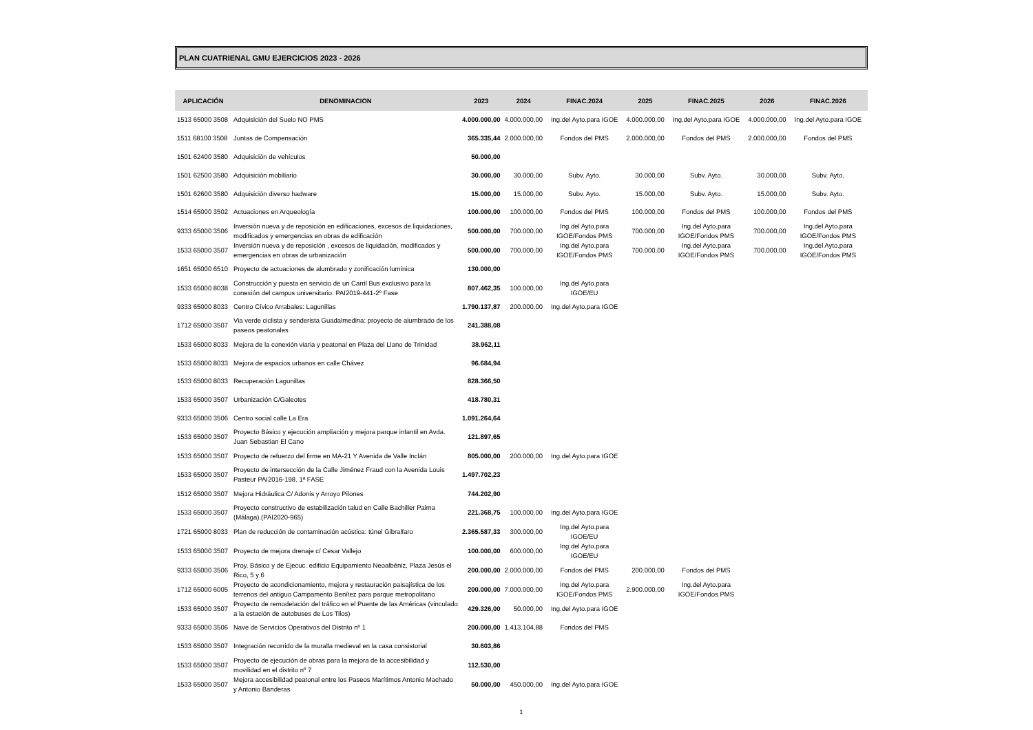PLAN CUATRIENAL GMU EJERCICIOS 2023 - 2026
| APLICACIÓN | DENOMINACION | 2023 | 2024 | FINAC.2024 | 2025 | FINAC.2025 | 2026 | FINAC.2026 |
| --- | --- | --- | --- | --- | --- | --- | --- | --- |
| 1513 65000 3508 | Adquisición del Suelo NO PMS | 4.000.000,00 | 4.000.000,00 | Ing.del Ayto.para IGOE | 4.000.000,00 | Ing.del Ayto.para IGOE | 4.000.000,00 | Ing.del Ayto.para IGOE |
| 1511 68100 3508 | Juntas de Compensación | 365.335,44 | 2.000.000,00 | Fondos del PMS | 2.000.000,00 | Fondos del PMS | 2.000.000,00 | Fondos del PMS |
| 1501 62400 3580 | Adquisición de vehículos | 50.000,00 | | | | | | |
| 1501 62500 3580 | Adquisición mobiliario | 30.000,00 | 30.000,00 | Subv. Ayto. | 30.000,00 | Subv. Ayto. | 30.000,00 | Subv. Ayto. |
| 1501 62600 3580 | Adquisición diverso hadware | 15.000,00 | 15.000,00 | Subv. Ayto. | 15.000,00 | Subv. Ayto. | 15.000,00 | Subv. Ayto. |
| 1514 65000 3502 | Actuaciones en Arqueología | 100.000,00 | 100.000,00 | Fondos del PMS | 100.000,00 | Fondos del PMS | 100.000,00 | Fondos del PMS |
| 9333 65000 3506 | Inversión nueva y de reposición en edificaciones, excesos de liquidaciones, modificados y emergencias en obras de edificación | 500.000,00 | 700.000,00 | Ing.del Ayto.para IGOE/Fondos PMS | 700.000,00 | Ing.del Ayto.para IGOE/Fondos PMS | 700.000,00 | Ing.del Ayto.para IGOE/Fondos PMS |
| 1533 65000 3507 | Inversión nueva y de reposición , excesos de liquidación, modificados y emergencias en obras de urbanización | 500.000,00 | 700.000,00 | Ing.del Ayto.para IGOE/Fondos PMS | 700.000,00 | Ing.del Ayto.para IGOE/Fondos PMS | 700.000,00 | Ing.del Ayto.para IGOE/Fondos PMS |
| 1651 65000 6510 | Proyecto de actuaciones de alumbrado y zonificación lumínica | 130.000,00 | | | | | | |
| 1533 65000 8038 | Construcción y puesta en servicio de un Carril Bus exclusivo para la conexión del campus universitario. PAI2019-441-2º Fase | 807.462,35 | 100.000,00 | Ing.del Ayto.para IGOE/EU | | | | |
| 9333 65000 8033 | Centro Cívico Arrabales: Lagunillas | 1.790.137,87 | 200.000,00 | Ing.del Ayto.para IGOE | | | | |
| 1712 65000 3507 | Via verde ciclista y senderista Guadalmedina: proyecto de alumbrado de los paseos peatonales | 241.388,08 | | | | | | |
| 1533 65000 8033 | Mejora de la conexión viaria y peatonal en Plaza del Llano de Trinidad | 38.962,11 | | | | | | |
| 1533 65000 8033 | Mejora de espacios urbanos en calle Chávez | 96.684,94 | | | | | | |
| 1533 65000 8033 | Recuperación Lagunillas | 828.366,50 | | | | | | |
| 1533 65000 3507 | Urbanización C/Galeotes | 418.780,31 | | | | | | |
| 9333 65000 3506 | Centro social calle La Era | 1.091.264,64 | | | | | | |
| 1533 65000 3507 | Proyecto Básico y ejecución ampliación y mejora parque infantil en Avda. Juan Sebastian El Cano | 121.897,65 | | | | | | |
| 1533 65000 3507 | Proyecto de refuerzo del firme en MA-21 Y Avenida de Valle Inclán | 805.000,00 | 200.000,00 | Ing.del Ayto.para IGOE | | | | |
| 1533 65000 3507 | Proyecto de intersección de la Calle Jiménez Fraud con la Avenida Louis Pasteur PAI2016-198. 1ª FASE | 1.497.702,23 | | | | | | |
| 1512 65000 3507 | Mejora Hidráulica C/ Adonis y Arroyo Pilones | 744.202,90 | | | | | | |
| 1533 65000 3507 | Proyecto constructivo de estabilización talud en Calle Bachiller Palma (Málaga).(PAI2020-965) | 221.368,75 | 100.000,00 | Ing.del Ayto.para IGOE | | | | |
| 1721 65000 8033 | Plan de reducción de contaminación acústica: túnel Gibralfaro | 2.365.587,33 | 300.000,00 | Ing.del Ayto.para IGOE/EU | | | | |
| 1533 65000 3507 | Proyecto de mejora drenaje c/ Cesar Vallejo | 100.000,00 | 600.000,00 | Ing.del Ayto.para IGOE/EU | | | | |
| 9333 65000 3506 | Proy. Básico y de Ejecuc. edificio Equipamiento Neoalbéniz, Plaza Jesús el Rico, 5 y 6 | 200.000,00 | 2.000.000,00 | Fondos del PMS | 200.000,00 | Fondos del PMS | | |
| 1712 65000 6005 | Proyecto de acondicionamiento, mejora y restauración paisajística de los terrenos del antiguo Campamento Benítez para parque metropolitano | 200.000,00 | 7.000.000,00 | Ing.del Ayto.para IGOE/Fondos PMS | 2.900.000,00 | Ing.del Ayto.para IGOE/Fondos PMS | | |
| 1533 65000 3507 | Proyecto de remodelación del tráfico en el Puente de las Américas (vinculado a la estación de autobuses de Los Tilos) | 429.326,00 | 50.000,00 | Ing.del Ayto.para IGOE | | | | |
| 9333 65000 3506 | Nave de Servicios Operativos del Distrito nº 1 | 200.000,00 | 1.413.104,88 | Fondos del PMS | | | | |
| 1533 65000 3507 | Integración recorrido de la muralla medieval en la casa consistorial | 30.603,86 | | | | | | |
| 1533 65000 3507 | Proyecto de ejecución de obras para la mejora de la accesibilidad y movilidad en el distrito nº 7 | 112.530,00 | | | | | | |
| 1533 65000 3507 | Mejora accesibilidad peatonal entre los Paseos Marítimos Antonio Machado y Antonio Banderas | 50.000,00 | 450.000,00 | Ing.del Ayto.para IGOE | | | | |
1